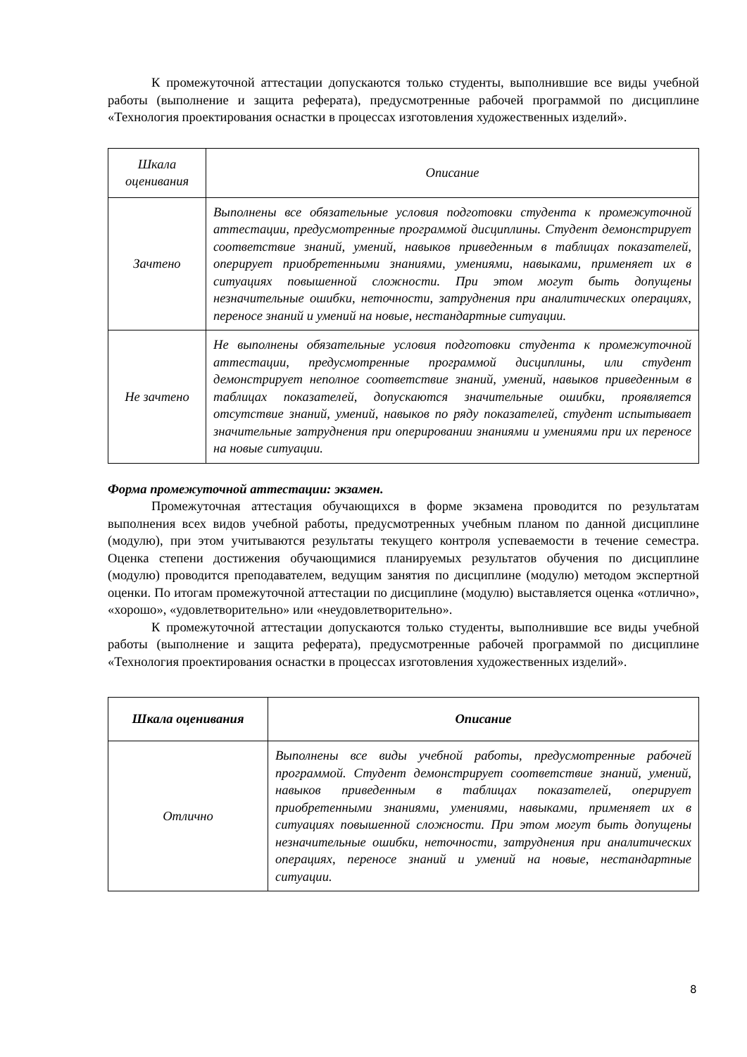К промежуточной аттестации допускаются только студенты, выполнившие все виды учебной работы (выполнение и защита реферата), предусмотренные рабочей программой по дисциплине «Технология проектирования оснастки в процессах изготовления художественных изделий».
| Шкала оценивания | Описание |
| Зачтено | Выполнены все обязательные условия подготовки студента к промежуточной аттестации, предусмотренные программой дисциплины. Студент демонстрирует соответствие знаний, умений, навыков приведенным в таблицах показателей, оперирует приобретенными знаниями, умениями, навыками, применяет их в ситуациях повышенной сложности. При этом могут быть допущены незначительные ошибки, неточности, затруднения при аналитических операциях, переносе знаний и умений на новые, нестандартные ситуации. |
| Не зачтено | Не выполнены обязательные условия подготовки студента к промежуточной аттестации, предусмотренные программой дисциплины, или студент демонстрирует неполное соответствие знаний, умений, навыков приведенным в таблицах показателей, допускаются значительные ошибки, проявляется отсутствие знаний, умений, навыков по ряду показателей, студент испытывает значительные затруднения при оперировании знаниями и умениями при их переносе на новые ситуации. |
Форма промежуточной аттестации: экзамен.
Промежуточная аттестация обучающихся в форме экзамена проводится по результатам выполнения всех видов учебной работы, предусмотренных учебным планом по данной дисциплине (модулю), при этом учитываются результаты текущего контроля успеваемости в течение семестра. Оценка степени достижения обучающимися планируемых результатов обучения по дисциплине (модулю) проводится преподавателем, ведущим занятия по дисциплине (модулю) методом экспертной оценки. По итогам промежуточной аттестации по дисциплине (модулю) выставляется оценка «отлично», «хорошо», «удовлетворительно» или «неудовлетворительно».
К промежуточной аттестации допускаются только студенты, выполнившие все виды учебной работы (выполнение и защита реферата), предусмотренные рабочей программой по дисциплине «Технология проектирования оснастки в процессах изготовления художественных изделий».
| Шкала оценивания | Описание |
| Отлично | Выполнены все виды учебной работы, предусмотренные рабочей программой. Студент демонстрирует соответствие знаний, умений, навыков приведенным в таблицах показателей, оперирует приобретенными знаниями, умениями, навыками, применяет их в ситуациях повышенной сложности. При этом могут быть допущены незначительные ошибки, неточности, затруднения при аналитических операциях, переносе знаний и умений на новые, нестандартные ситуации. |
8